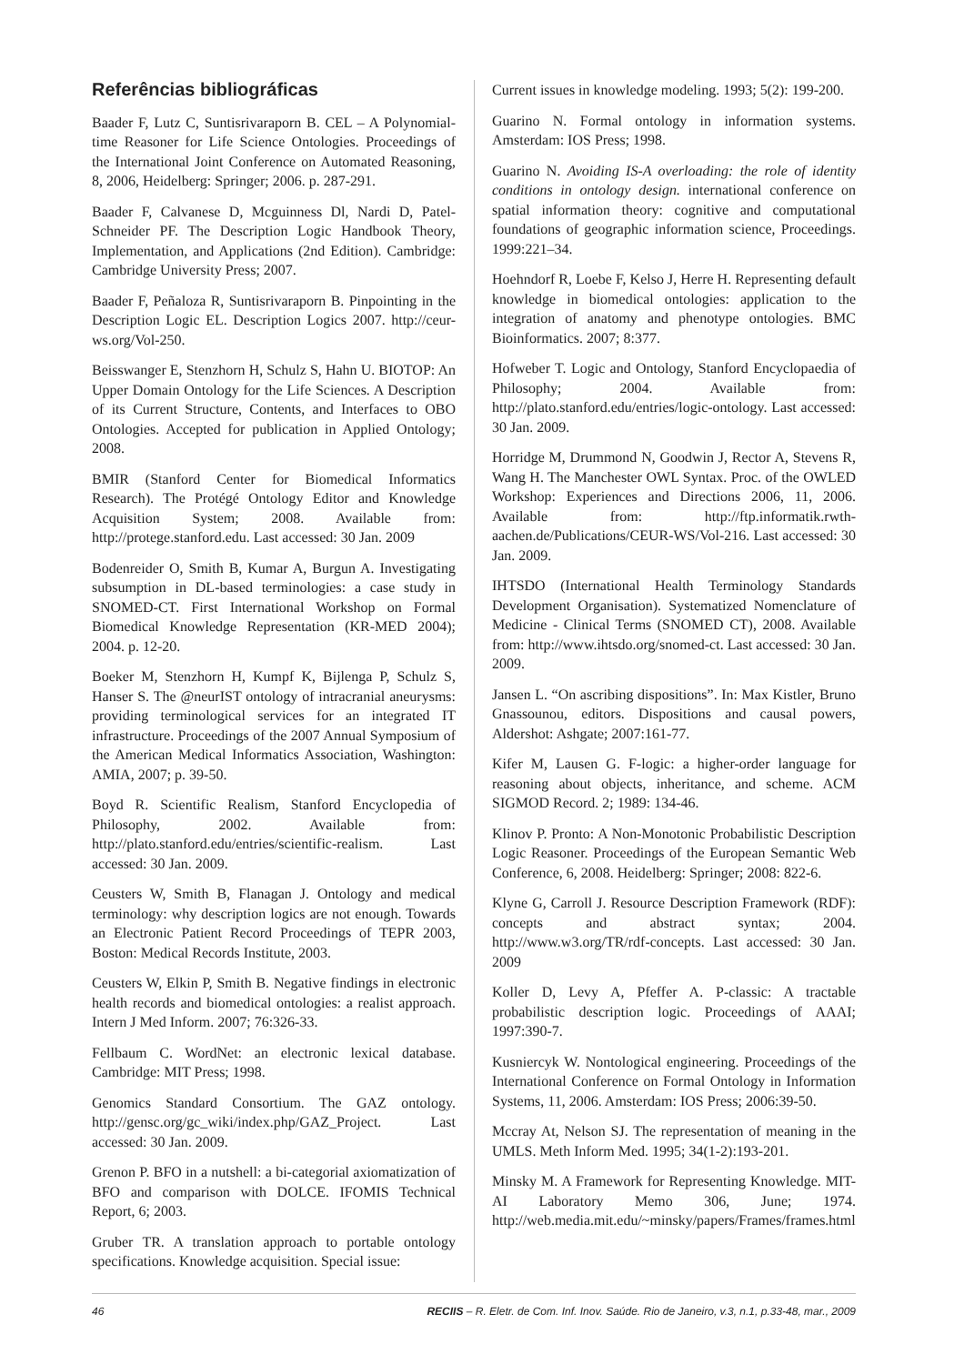Referências bibliográficas
Baader F, Lutz C, Suntisrivaraporn B. CEL – A Polynomial-time Reasoner for Life Science Ontologies. Proceedings of the International Joint Conference on Automated Reasoning, 8, 2006, Heidelberg: Springer; 2006. p. 287-291.
Baader F, Calvanese D, Mcguinness Dl, Nardi D, Patel-Schneider PF. The Description Logic Handbook Theory, Implementation, and Applications (2nd Edition). Cambridge: Cambridge University Press; 2007.
Baader F, Peñaloza R, Suntisrivaraporn B. Pinpointing in the Description Logic EL. Description Logics 2007. http://ceur-ws.org/Vol-250.
Beisswanger E, Stenzhorn H, Schulz S, Hahn U. BIOTOP: An Upper Domain Ontology for the Life Sciences. A Description of its Current Structure, Contents, and Interfaces to OBO Ontologies. Accepted for publication in Applied Ontology; 2008.
BMIR (Stanford Center for Biomedical Informatics Research). The Protégé Ontology Editor and Knowledge Acquisition System; 2008. Available from: http://protege.stanford.edu. Last accessed: 30 Jan. 2009
Bodenreider O, Smith B, Kumar A, Burgun A. Investigating subsumption in DL-based terminologies: a case study in SNOMED-CT. First International Workshop on Formal Biomedical Knowledge Representation (KR-MED 2004); 2004. p. 12-20.
Boeker M, Stenzhorn H, Kumpf K, Bijlenga P, Schulz S, Hanser S. The @neurIST ontology of intracranial aneurysms: providing terminological services for an integrated IT infrastructure. Proceedings of the 2007 Annual Symposium of the American Medical Informatics Association, Washington: AMIA, 2007; p. 39-50.
Boyd R. Scientific Realism, Stanford Encyclopedia of Philosophy, 2002. Available from: http://plato.stanford.edu/entries/scientific-realism. Last accessed: 30 Jan. 2009.
Ceusters W, Smith B, Flanagan J. Ontology and medical terminology: why description logics are not enough. Towards an Electronic Patient Record Proceedings of TEPR 2003, Boston: Medical Records Institute, 2003.
Ceusters W, Elkin P, Smith B. Negative findings in electronic health records and biomedical ontologies: a realist approach. Intern J Med Inform. 2007; 76:326-33.
Fellbaum C. WordNet: an electronic lexical database. Cambridge: MIT Press; 1998.
Genomics Standard Consortium. The GAZ ontology. http://gensc.org/gc_wiki/index.php/GAZ_Project. Last accessed: 30 Jan. 2009.
Grenon P. BFO in a nutshell: a bi-categorial axiomatization of BFO and comparison with DOLCE. IFOMIS Technical Report, 6; 2003.
Gruber TR. A translation approach to portable ontology specifications. Knowledge acquisition. Special issue:
Current issues in knowledge modeling. 1993; 5(2): 199-200.
Guarino N. Formal ontology in information systems. Amsterdam: IOS Press; 1998.
Guarino N. Avoiding IS-A overloading: the role of identity conditions in ontology design. international conference on spatial information theory: cognitive and computational foundations of geographic information science, Proceedings. 1999:221–34.
Hoehndorf R, Loebe F, Kelso J, Herre H. Representing default knowledge in biomedical ontologies: application to the integration of anatomy and phenotype ontologies. BMC Bioinformatics. 2007; 8:377.
Hofweber T. Logic and Ontology, Stanford Encyclopaedia of Philosophy; 2004. Available from: http://plato.stanford.edu/entries/logic-ontology. Last accessed: 30 Jan. 2009.
Horridge M, Drummond N, Goodwin J, Rector A, Stevens R, Wang H. The Manchester OWL Syntax. Proc. of the OWLED Workshop: Experiences and Directions 2006, 11, 2006. Available from: http://ftp.informatik.rwth-aachen.de/Publications/CEUR-WS/Vol-216. Last accessed: 30 Jan. 2009.
IHTSDO (International Health Terminology Standards Development Organisation). Systematized Nomenclature of Medicine - Clinical Terms (SNOMED CT), 2008. Available from: http://www.ihtsdo.org/snomed-ct. Last accessed: 30 Jan. 2009.
Jansen L. “On ascribing dispositions”. In: Max Kistler, Bruno Gnassounou, editors. Dispositions and causal powers, Aldershot: Ashgate; 2007:161-77.
Kifer M, Lausen G. F-logic: a higher-order language for reasoning about objects, inheritance, and scheme. ACM SIGMOD Record. 2; 1989: 134-46.
Klinov P. Pronto: A Non-Monotonic Probabilistic Description Logic Reasoner. Proceedings of the European Semantic Web Conference, 6, 2008. Heidelberg: Springer; 2008: 822-6.
Klyne G, Carroll J. Resource Description Framework (RDF): concepts and abstract syntax; 2004. http://www.w3.org/TR/rdf-concepts. Last accessed: 30 Jan. 2009
Koller D, Levy A, Pfeffer A. P-classic: A tractable probabilistic description logic. Proceedings of AAAI; 1997:390-7.
Kusniercyk W. Nontological engineering. Proceedings of the International Conference on Formal Ontology in Information Systems, 11, 2006. Amsterdam: IOS Press; 2006:39-50.
Mccray At, Nelson SJ. The representation of meaning in the UMLS. Meth Inform Med. 1995; 34(1-2):193-201.
Minsky M. A Framework for Representing Knowledge. MIT-AI Laboratory Memo 306, June; 1974. http://web.media.mit.edu/~minsky/papers/Frames/frames.html
46 RECIIS – R. Eletr. de Com. Inf. Inov. Saúde. Rio de Janeiro, v.3, n.1, p.33-48, mar., 2009